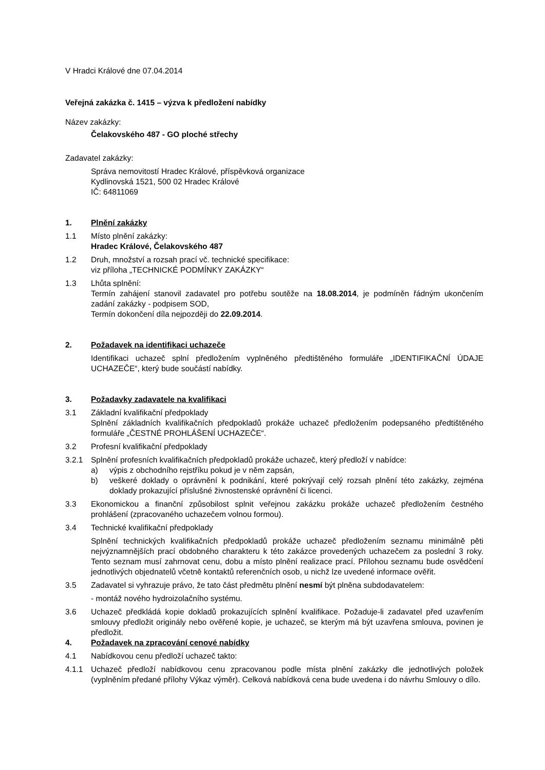V Hradci Králové dne 07.04.2014
Veřejná zakázka č. 1415 – výzva k předložení nabídky
Název zakázky:
Čelakovského 487 - GO ploché střechy
Zadavatel zakázky:
Správa nemovitostí Hradec Králové, příspěvková organizace
Kydlinovská 1521, 500 02 Hradec Králové
IČ: 64811069
1. Plnění zakázky
1.1 Místo plnění zakázky:
Hradec Králové, Čelakovského 487
1.2 Druh, množství a rozsah prací vč. technické specifikace:
viz příloha „TECHNICKÉ PODMÍNKY ZAKÁZKY“
1.3 Lhůta splnění:
Termín zahájení stanovil zadavatel pro potřebu soutěže na 18.08.2014, je podmíněn řádným ukončením zadání zakázky - podpisem SOD,
Termín dokončení díla nejpozději do 22.09.2014.
2. Požadavek na identifikaci uchazeče
Identifikaci uchazeč splní předložením vyplněného předtištěného formuláře „IDENTIFIKAČNÍ ÚDAJE UCHAZEČE“, který bude součástí nabídky.
3. Požadavky zadavatele na kvalifikaci
3.1 Základní kvalifikační předpoklady
Splnění základních kvalifikačních předpokladů prokáže uchazeč předložením podepsaného předtištěného formuláře „ČESTNÉ PROHLÁŠENÍ UCHAZEČE“.
3.2 Profesní kvalifikační předpoklady
3.2.1 Splnění profesních kvalifikačních předpokladů prokáže uchazeč, který předloží v nabídce:
a) výpis z obchodního rejstříku pokud je v něm zapsán,
b) veškeré doklady o oprávnění k podnikání, které pokrývají celý rozsah plnění této zakázky, zejména doklady prokazující příslušné živnostenské oprávnění či licenci.
3.3 Ekonomickou a finanční způsobilost splnit veřejnou zakázku prokáže uchazeč předložením čestného prohlášení (zpracovaného uchazečem volnou formou).
3.4 Technické kvalifikační předpoklady
Splnění technických kvalifikačních předpokladů prokáže uchazeč předložením seznamu minimálně pěti nejvýznamnějších prací obdobného charakteru k této zakázce provedených uchazečem za poslední 3 roky. Tento seznam musí zahrnovat cenu, dobu a místo plnění realizace prací. Přílohou seznamu bude osvědčení jednotlivých objednatelů včetně kontaktů referenčních osob, u nichž lze uvedené informace ověřit.
3.5 Zadavatel si vyhrazuje právo, že tato část předmětu plnění nesmí být plněna subdodavatelem:
- montáž nového hydroizolačního systému.
3.6 Uchazeč předkládá kopie dokladů prokazujících splnění kvalifikace. Požaduje-li zadavatel před uzavřením smlouvy předložit originály nebo ověřené kopie, je uchazeč, se kterým má být uzavřena smlouva, povinen je předložit.
4. Požadavek na zpracování cenové nabídky
4.1 Nabídkovou cenu předloží uchazeč takto:
4.1.1 Uchazeč předloží nabídkovou cenu zpracovanou podle místa plnění zakázky dle jednotlivých položek (vyplněním předané přílohy Výkaz výměr). Celková nabídková cena bude uvedena i do návrhu Smlouvy o dílo.